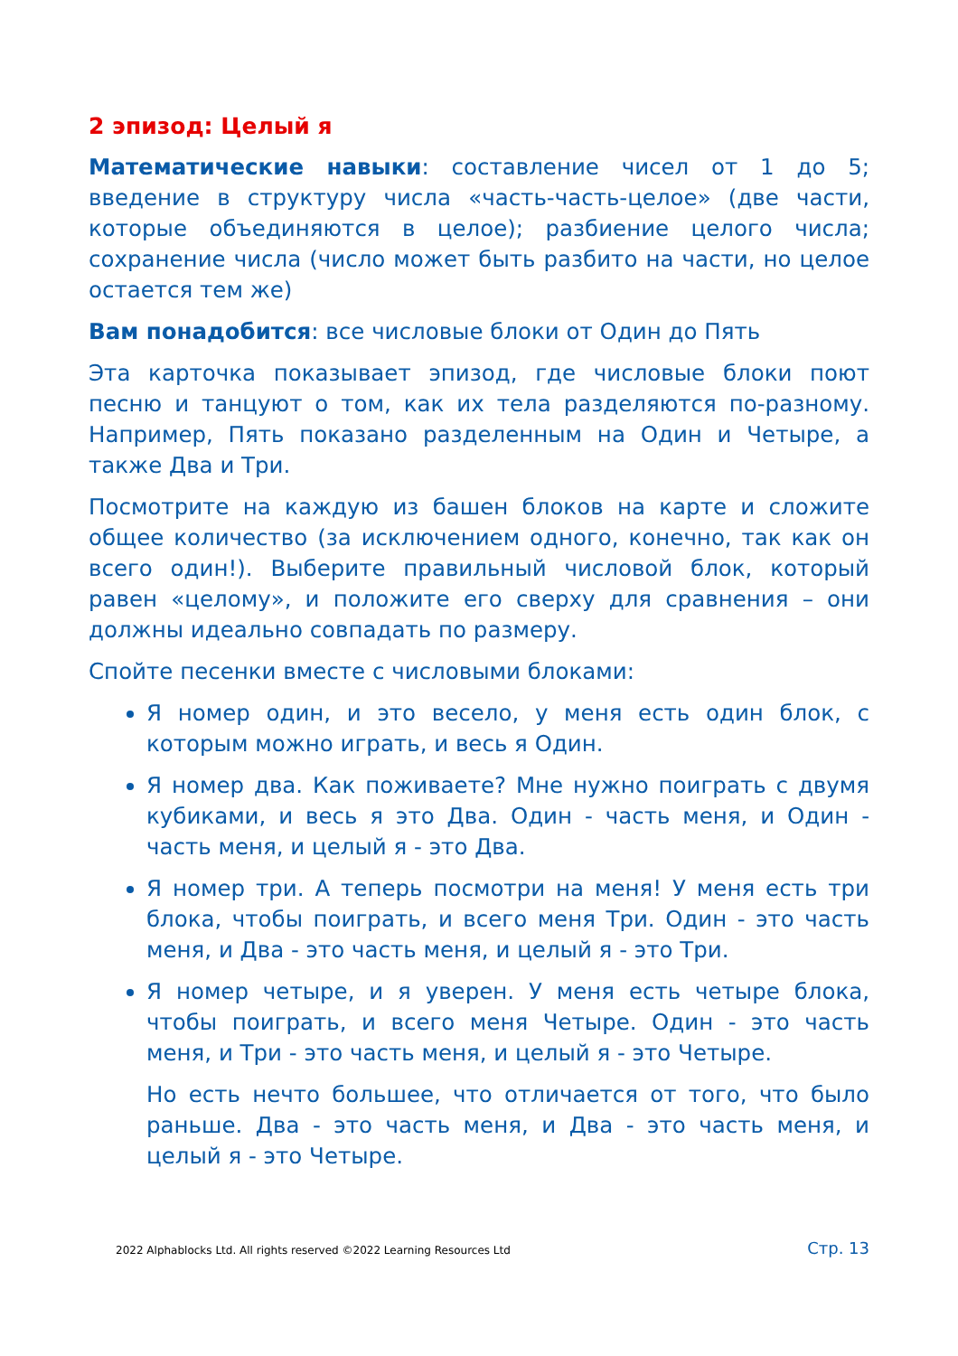2 эпизод: Целый я
Математические навыки: составление чисел от 1 до 5; введение в структуру числа «часть-часть-целое» (две части, которые объединяются в целое); разбиение целого числа; сохранение числа (число может быть разбито на части, но целое остается тем же)
Вам понадобится: все числовые блоки от Один до Пять
Эта карточка показывает эпизод, где числовые блоки поют песню и танцуют о том, как их тела разделяются по-разному. Например, Пять показано разделенным на Один и Четыре, а также Два и Три.
Посмотрите на каждую из башен блоков на карте и сложите общее количество (за исключением одного, конечно, так как он всего один!). Выберите правильный числовой блок, который равен «целому», и положите его сверху для сравнения – они должны идеально совпадать по размеру.
Спойте песенки вместе с числовыми блоками:
Я номер один, и это весело, у меня есть один блок, с которым можно играть, и весь я Один.
Я номер два. Как поживаете? Мне нужно поиграть с двумя кубиками, и весь я это Два. Один - часть меня, и Один - часть меня, и целый я - это Два.
Я номер три. А теперь посмотри на меня! У меня есть три блока, чтобы поиграть, и всего меня Три. Один - это часть меня, и Два - это часть меня, и целый я - это Три.
Я номер четыре, и я уверен. У меня есть четыре блока, чтобы поиграть, и всего меня Четыре. Один - это часть меня, и Три - это часть меня, и целый я - это Четыре.
Но есть нечто большее, что отличается от того, что было раньше. Два - это часть меня, и Два - это часть меня, и целый я - это Четыре.
2022 Alphablocks Ltd. All rights reserved ©2022 Learning Resources Ltd Стр. 13